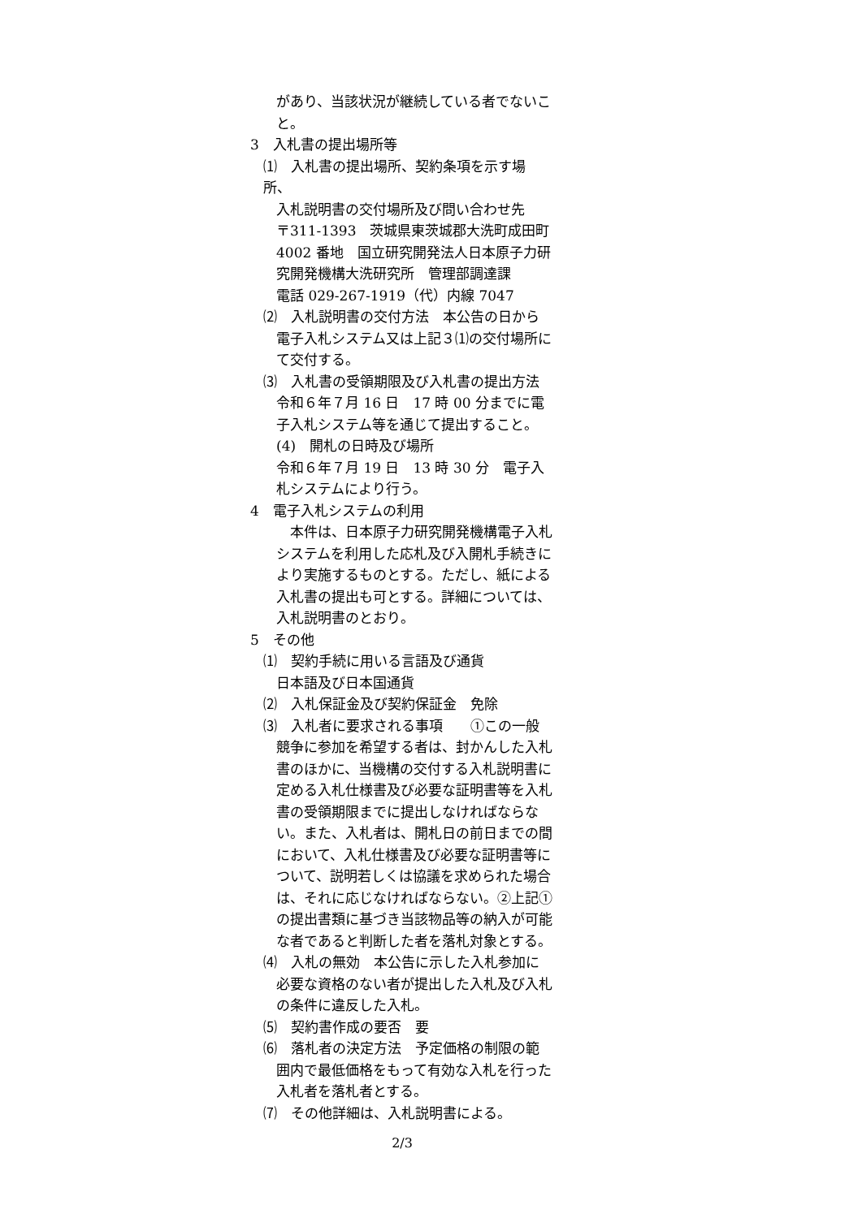があり、当該状況が継続している者でないこと。
3　入札書の提出場所等
⑴　入札書の提出場所、契約条項を示す場所、
入札説明書の交付場所及び問い合わせ先
〒311-1393　茨城県東茨城郡大洗町成田町4002 番地　国立研究開発法人日本原子力研究開発機構大洗研究所　管理部調達課
電話 029-267-1919（代）内線 7047
⑵　入札説明書の交付方法　本公告の日から
電子入札システム又は上記３⑴の交付場所にて交付する。
⑶　入札書の受領期限及び入札書の提出方法
令和６年７月 16 日　17 時 00 分までに電子入札システム等を通じて提出すること。
(4)　開札の日時及び場所
令和６年７月 19 日　13 時 30 分　電子入札システムにより行う。
4　電子入札システムの利用
　本件は、日本原子力研究開発機構電子入札システムを利用した応札及び入開札手続きにより実施するものとする。ただし、紙による入札書の提出も可とする。詳細については、入札説明書のとおり。
5　その他
⑴　契約手続に用いる言語及び通貨
日本語及び日本国通貨
⑵　入札保証金及び契約保証金　免除
⑶　入札者に要求される事項　　①この一般
競争に参加を希望する者は、封かんした入札書のほかに、当機構の交付する入札説明書に定める入札仕様書及び必要な証明書等を入札書の受領期限までに提出しなければならない。また、入札者は、開札日の前日までの間において、入札仕様書及び必要な証明書等について、説明若しくは協議を求められた場合は、それに応じなければならない。②上記①の提出書類に基づき当該物品等の納入が可能な者であると判断した者を落札対象とする。
⑷　入札の無効　本公告に示した入札参加に
必要な資格のない者が提出した入札及び入札の条件に違反した入札。
⑸　契約書作成の要否　要
⑹　落札者の決定方法　予定価格の制限の範
囲内で最低価格をもって有効な入札を行った入札者を落札者とする。
⑺　その他詳細は、入札説明書による。
2/3